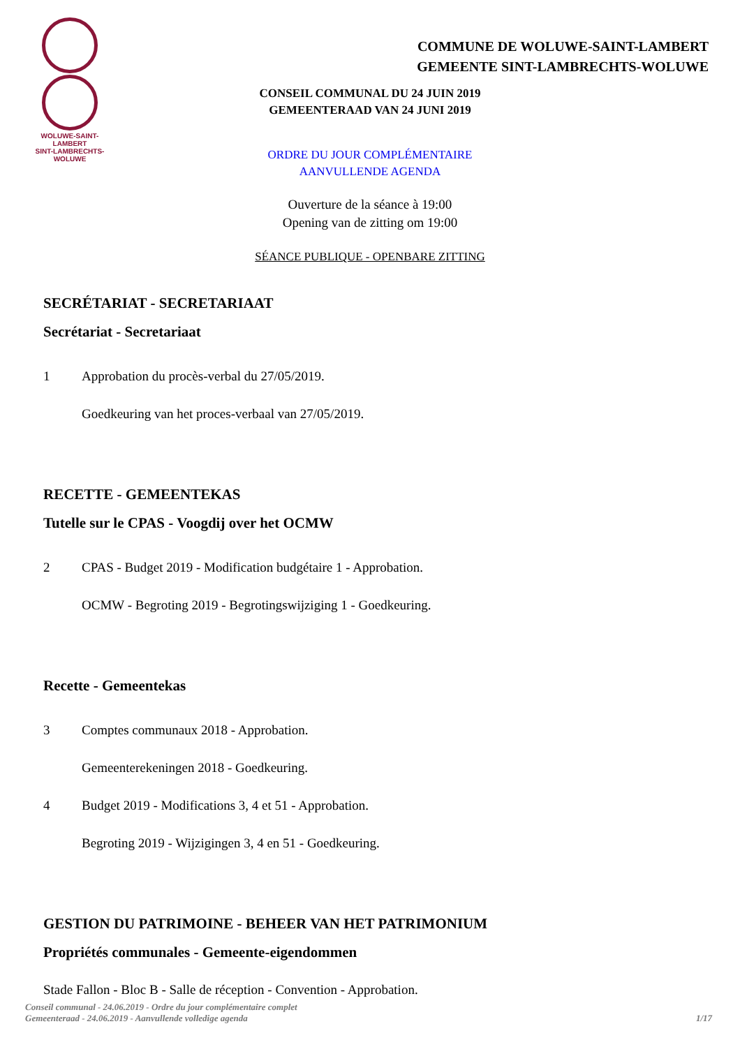WOLUWE-SAINT-LAMBERT
SINT-LAMBRECHTS-WOLUWE
COMMUNE DE WOLUWE-SAINT-LAMBERT
GEMEENTE SINT-LAMBRECHTS-WOLUWE
CONSEIL COMMUNAL DU 24 JUIN 2019
GEMEENTERAAD VAN 24 JUNI 2019
ORDRE DU JOUR COMPLÉMENTAIRE
AANVULLENDE AGENDA
Ouverture de la séance à 19:00
Opening van de zitting om 19:00
SÉANCE PUBLIQUE - OPENBARE ZITTING
SECRÉTARIAT - SECRETARIAAT
Secrétariat - Secretariaat
1 Approbation du procès-verbal du 27/05/2019.
Goedkeuring van het proces-verbaal van 27/05/2019.
RECETTE - GEMEENTEKAS
Tutelle sur le CPAS - Voogdij over het OCMW
2 CPAS - Budget 2019 - Modification budgétaire 1 - Approbation.
OCMW - Begroting 2019 - Begrotingswijziging 1 - Goedkeuring.
Recette - Gemeentekas
3 Comptes communaux 2018 - Approbation.
Gemeenterekeningen 2018 - Goedkeuring.
4 Budget 2019 - Modifications 3, 4 et 51 - Approbation.
Begroting 2019 - Wijzigingen 3, 4 en 51 - Goedkeuring.
GESTION DU PATRIMOINE - BEHEER VAN HET PATRIMONIUM
Propriétés communales - Gemeente-eigendommen
Stade Fallon - Bloc B - Salle de réception - Convention - Approbation.
Conseil communal - 24.06.2019 - Ordre du jour complémentaire complet
Gemeenteraad - 24.06.2019 - Aanvullende volledige agenda
1/17